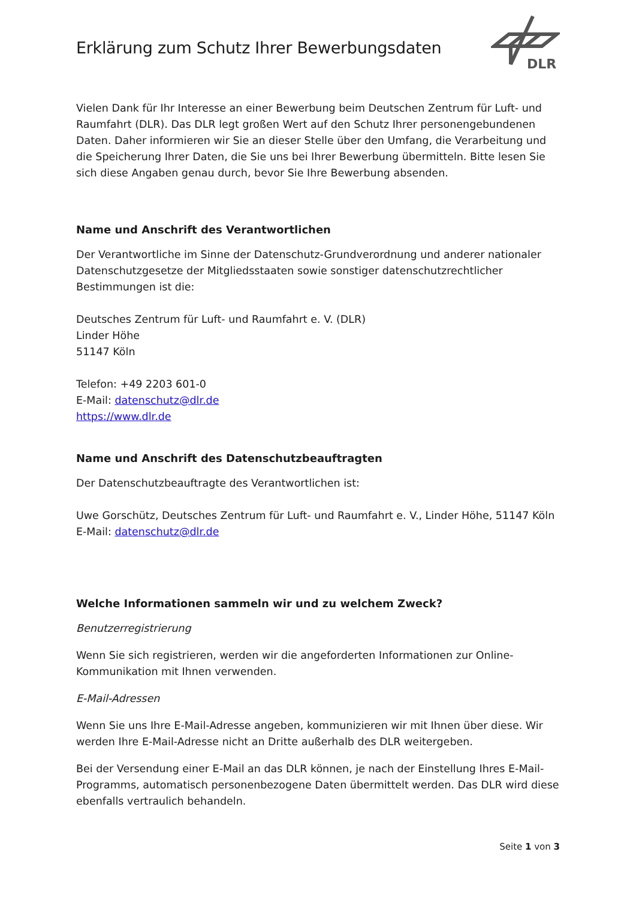Erklärung zum Schutz Ihrer Bewerbungsdaten
DLR
Vielen Dank für Ihr Interesse an einer Bewerbung beim Deutschen Zentrum für Luft- und Raumfahrt (DLR). Das DLR legt großen Wert auf den Schutz Ihrer personengebundenen Daten. Daher informieren wir Sie an dieser Stelle über den Umfang, die Verarbeitung und die Speicherung Ihrer Daten, die Sie uns bei Ihrer Bewerbung übermitteln. Bitte lesen Sie sich diese Angaben genau durch, bevor Sie Ihre Bewerbung absenden.
Name und Anschrift des Verantwortlichen
Der Verantwortliche im Sinne der Datenschutz-Grundverordnung und anderer nationaler Datenschutzgesetze der Mitgliedsstaaten sowie sonstiger datenschutzrechtlicher Bestimmungen ist die:
Deutsches Zentrum für Luft- und Raumfahrt e. V. (DLR)
Linder Höhe
51147 Köln
Telefon: +49 2203 601-0
E-Mail: datenschutz@dlr.de
https://www.dlr.de
Name und Anschrift des Datenschutzbeauftragten
Der Datenschutzbeauftragte des Verantwortlichen ist:
Uwe Gorschütz, Deutsches Zentrum für Luft- und Raumfahrt e. V., Linder Höhe, 51147 Köln
E-Mail: datenschutz@dlr.de
Welche Informationen sammeln wir und zu welchem Zweck?
Benutzerregistrierung
Wenn Sie sich registrieren, werden wir die angeforderten Informationen zur Online-Kommunikation mit Ihnen verwenden.
E-Mail-Adressen
Wenn Sie uns Ihre E-Mail-Adresse angeben, kommunizieren wir mit Ihnen über diese. Wir werden Ihre E-Mail-Adresse nicht an Dritte außerhalb des DLR weitergeben.
Bei der Versendung einer E-Mail an das DLR können, je nach der Einstellung Ihres E-Mail-Programms, automatisch personenbezogene Daten übermittelt werden. Das DLR wird diese ebenfalls vertraulich behandeln.
Seite 1 von 3